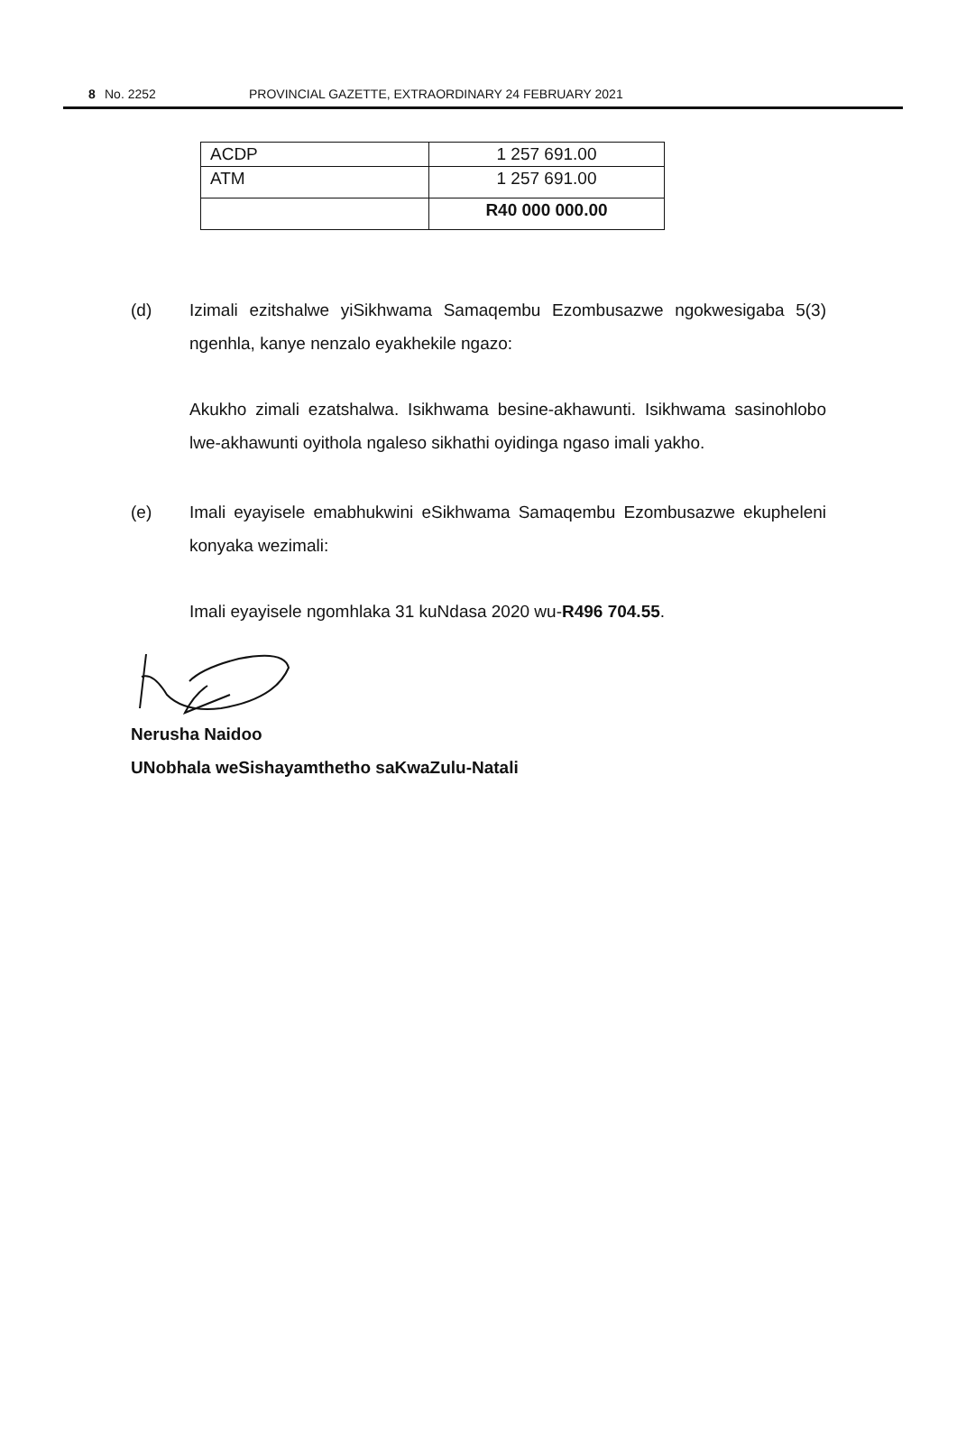8 No. 2252 PROVINCIAL GAZETTE, EXTRAORDINARY 24 FEBRUARY 2021
| ACDP | 1 257 691.00 |
| ATM | 1 257 691.00 |
| | R40 000 000.00 |
(d) Izimali ezitshalwe yiSikhwama Samaqembu Ezombusazwe ngokwesigaba 5(3) ngenhla, kanye nenzalo eyakhekile ngazo:
Akukho zimali ezatshalwa. Isikhwama besine-akhawunti. Isikhwama sasinohlobo lwe-akhawunti oyithola ngaleso sikhathi oyidinga ngaso imali yakho.
(e) Imali eyayisele emabhukwini eSikhwama Samaqembu Ezombusazwe ekupheleni konyaka wezimali:
Imali eyayisele ngomhlaka 31 kuNdasa 2020 wu-R496 704.55.
Nerusha Naidoo
UNobhala weSishayamthetho saKwaZulu-Natali